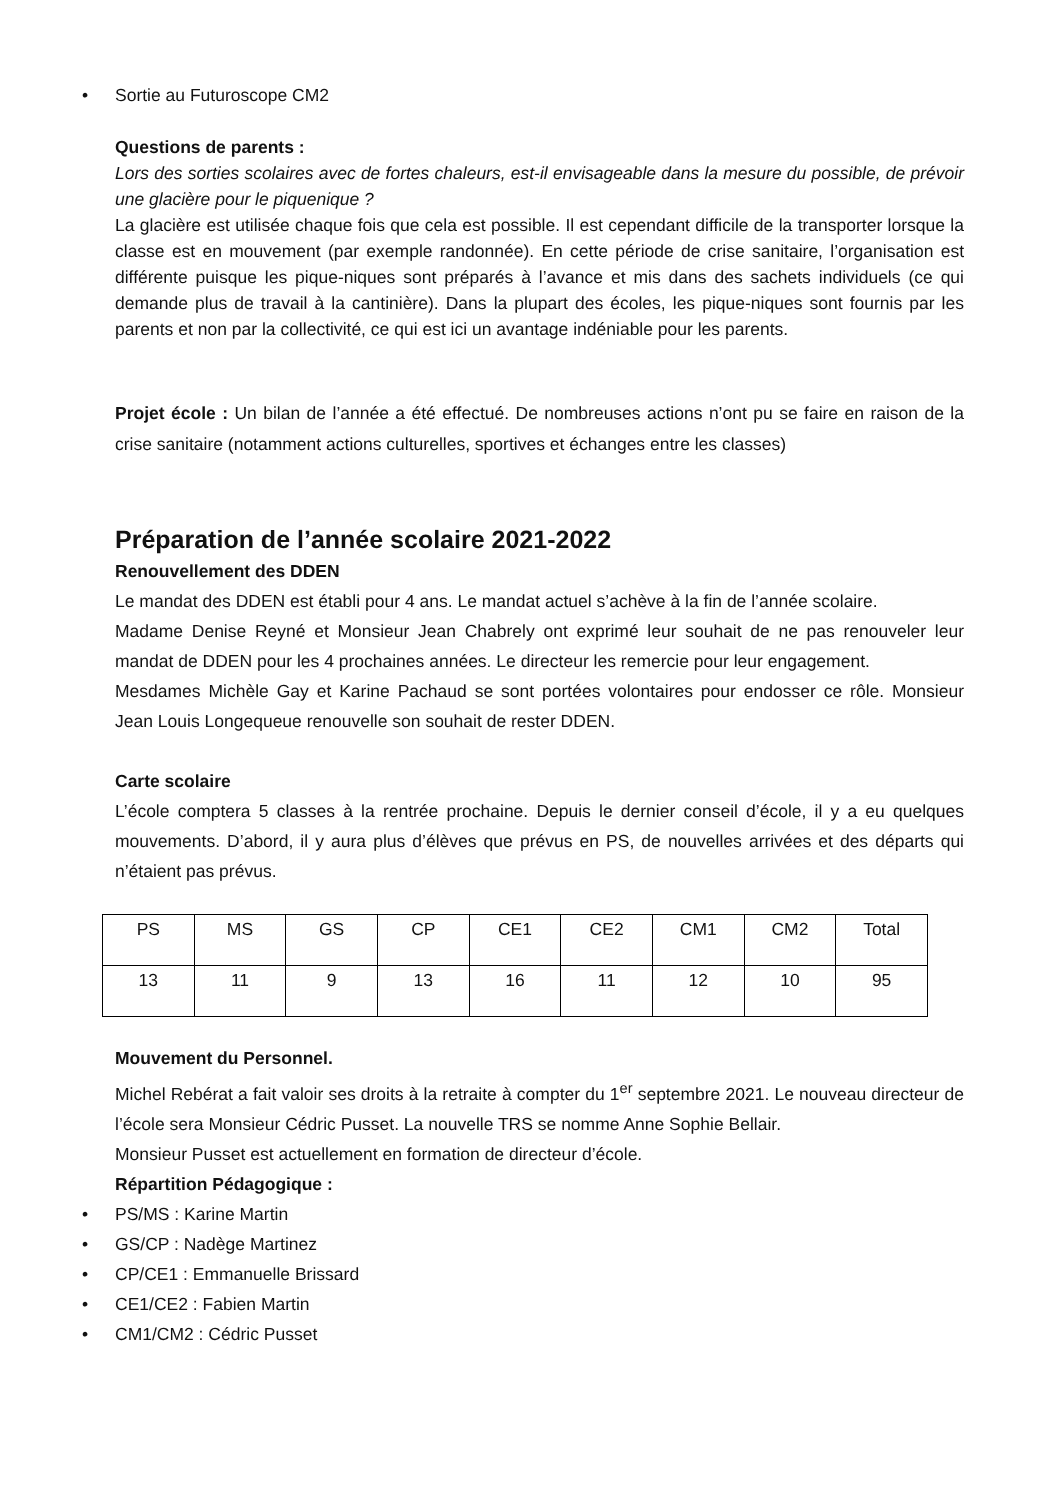• Sortie au Futuroscope CM2
Questions de parents :
Lors des sorties scolaires avec de fortes chaleurs, est-il envisageable dans la mesure du possible, de prévoir une glacière pour le piquenique ?
La glacière est utilisée chaque fois que cela est possible. Il est cependant difficile de la transporter lorsque la classe est en mouvement (par exemple randonnée). En cette période de crise sanitaire, l’organisation est différente puisque les pique-niques sont préparés à l’avance et mis dans des sachets individuels (ce qui demande plus de travail à la cantinière). Dans la plupart des écoles, les pique-niques sont fournis par les parents et non par la collectivité, ce qui est ici un avantage indéniable pour les parents.
Projet école : Un bilan de l’année a été effectué. De nombreuses actions n’ont pu se faire en raison de la crise sanitaire (notamment actions culturelles, sportives et échanges entre les classes)
Préparation de l’année scolaire 2021-2022
Renouvellement des DDEN
Le mandat des DDEN est établi pour 4 ans. Le mandat actuel s’achève à la fin de l’année scolaire.
Madame Denise Reyné et Monsieur Jean Chabrely ont exprimé leur souhait de ne pas renouveler leur mandat de DDEN pour les 4 prochaines années. Le directeur les remercie pour leur engagement.
Mesdames Michèle Gay et Karine Pachaud se sont portées volontaires pour endosser ce rôle. Monsieur Jean Louis Longequeue renouvelle son souhait de rester DDEN.
Carte scolaire
L’école comptera 5 classes à la rentrée prochaine. Depuis le dernier conseil d’école, il y a eu quelques mouvements. D’abord, il y aura plus d’élèves que prévus en PS, de nouvelles arrivées et des départs qui n’étaient pas prévus.
| PS | MS | GS | CP | CE1 | CE2 | CM1 | CM2 | Total |
| 13 | 11 | 9 | 13 | 16 | 11 | 12 | 10 | 95 |
Mouvement du Personnel.
Michel Rebérat a fait valoir ses droits à la retraite à compter du 1<sup>er</sup> septembre 2021. Le nouveau directeur de l’école sera Monsieur Cédric Pusset. La nouvelle TRS se nomme Anne Sophie Bellair.
Monsieur Pusset est actuellement en formation de directeur d’école.
Répartition Pédagogique :
• PS/MS : Karine Martin
• GS/CP : Nadège Martinez
• CP/CE1 : Emmanuelle Brissard
• CE1/CE2 : Fabien Martin
• CM1/CM2 : Cédric Pusset